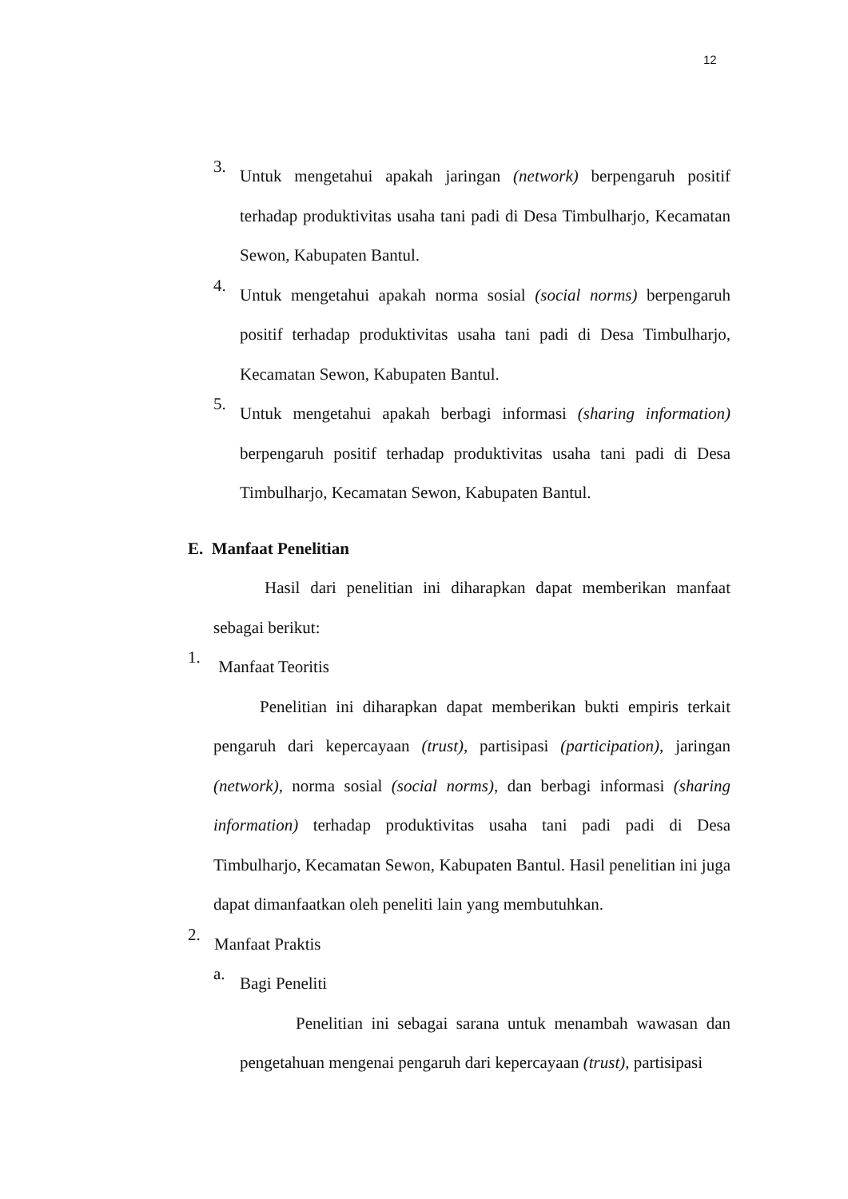12
3.
Untuk mengetahui apakah jaringan (network) berpengaruh positif terhadap produktivitas usaha tani padi di Desa Timbulharjo, Kecamatan Sewon, Kabupaten Bantul.
4.
Untuk mengetahui apakah norma sosial (social norms) berpengaruh positif terhadap produktivitas usaha tani padi di Desa Timbulharjo, Kecamatan Sewon, Kabupaten Bantul.
5.
Untuk mengetahui apakah berbagi informasi (sharing information) berpengaruh positif terhadap produktivitas usaha tani padi di Desa Timbulharjo, Kecamatan Sewon, Kabupaten Bantul.
E. Manfaat Penelitian
Hasil dari penelitian ini diharapkan dapat memberikan manfaat sebagai berikut:
1.
Manfaat Teoritis
Penelitian ini diharapkan dapat memberikan bukti empiris terkait pengaruh dari kepercayaan (trust), partisipasi (participation), jaringan (network), norma sosial (social norms), dan berbagi informasi (sharing information) terhadap produktivitas usaha tani padi padi di Desa Timbulharjo, Kecamatan Sewon, Kabupaten Bantul. Hasil penelitian ini juga dapat dimanfaatkan oleh peneliti lain yang membutuhkan.
2.
Manfaat Praktis
a.
Bagi Peneliti
Penelitian ini sebagai sarana untuk menambah wawasan dan pengetahuan mengenai pengaruh dari kepercayaan (trust), partisipasi